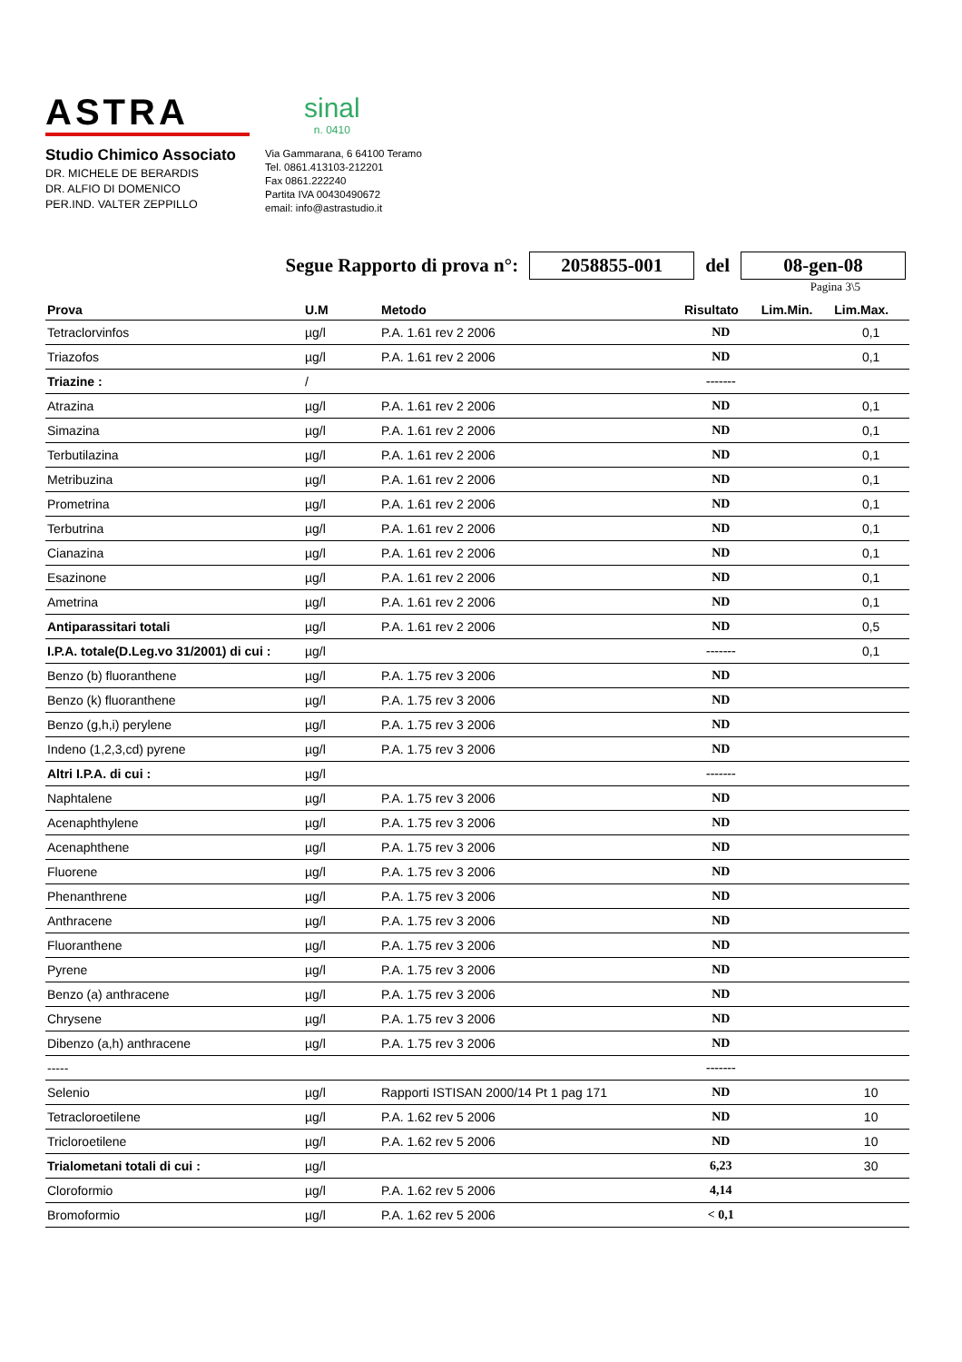ASTRA
sinal
n. 0410
Studio Chimico Associato
DR. MICHELE DE BERARDIS
DR. ALFIO DI DOMENICO
PER.IND. VALTER ZEPPILLO
Via Gammarana, 6 64100 Teramo
Tel. 0861.413103-212201
Fax 0861.222240
Partita IVA 00430490672
email: info@astrastudio.it
Segue Rapporto di prova n°: 2058855-001 del 08-gen-08
Pagina 3\5
| Prova | U.M | Metodo | Risultato | Lim.Min. | Lim.Max. |
| --- | --- | --- | --- | --- | --- |
| Tetraclorvinfos | µg/l | P.A. 1.61 rev 2 2006 | ND | | 0,1 |
| Triazofos | µg/l | P.A. 1.61 rev 2 2006 | ND | | 0,1 |
| Triazine : | / | | ------- | | |
| Atrazina | µg/l | P.A. 1.61 rev 2 2006 | ND | | 0,1 |
| Simazina | µg/l | P.A. 1.61 rev 2 2006 | ND | | 0,1 |
| Terbutilazina | µg/l | P.A. 1.61 rev 2 2006 | ND | | 0,1 |
| Metribuzina | µg/l | P.A. 1.61 rev 2 2006 | ND | | 0,1 |
| Prometrina | µg/l | P.A. 1.61 rev 2 2006 | ND | | 0,1 |
| Terbutrina | µg/l | P.A. 1.61 rev 2 2006 | ND | | 0,1 |
| Cianazina | µg/l | P.A. 1.61 rev 2 2006 | ND | | 0,1 |
| Esazinone | µg/l | P.A. 1.61 rev 2 2006 | ND | | 0,1 |
| Ametrina | µg/l | P.A. 1.61 rev 2 2006 | ND | | 0,1 |
| Antiparassitari totali | µg/l | P.A. 1.61 rev 2 2006 | ND | | 0,5 |
| I.P.A. totale(D.Leg.vo 31/2001) di cui : | µg/l | | ------- | | 0,1 |
| Benzo (b) fluoranthene | µg/l | P.A. 1.75 rev 3 2006 | ND | | |
| Benzo (k) fluoranthene | µg/l | P.A. 1.75 rev 3 2006 | ND | | |
| Benzo (g,h,i) perylene | µg/l | P.A. 1.75 rev 3 2006 | ND | | |
| Indeno (1,2,3,cd) pyrene | µg/l | P.A. 1.75 rev 3 2006 | ND | | |
| Altri I.P.A. di cui : | µg/l | | ------- | | |
| Naphtalene | µg/l | P.A. 1.75 rev 3 2006 | ND | | |
| Acenaphthylene | µg/l | P.A. 1.75 rev 3 2006 | ND | | |
| Acenaphthene | µg/l | P.A. 1.75 rev 3 2006 | ND | | |
| Fluorene | µg/l | P.A. 1.75 rev 3 2006 | ND | | |
| Phenanthrene | µg/l | P.A. 1.75 rev 3 2006 | ND | | |
| Anthracene | µg/l | P.A. 1.75 rev 3 2006 | ND | | |
| Fluoranthene | µg/l | P.A. 1.75 rev 3 2006 | ND | | |
| Pyrene | µg/l | P.A. 1.75 rev 3 2006 | ND | | |
| Benzo (a) anthracene | µg/l | P.A. 1.75 rev 3 2006 | ND | | |
| Chrysene | µg/l | P.A. 1.75 rev 3 2006 | ND | | |
| Dibenzo (a,h) anthracene | µg/l | P.A. 1.75 rev 3 2006 | ND | | |
| ----- | | | ------- | | |
| Selenio | µg/l | Rapporti ISTISAN 2000/14 Pt 1 pag 171 | ND | | 10 |
| Tetracloroetilene | µg/l | P.A. 1.62 rev 5 2006 | ND | | 10 |
| Tricloroetilene | µg/l | P.A. 1.62 rev 5 2006 | ND | | 10 |
| Trialometani totali di cui : | µg/l | | 6,23 | | 30 |
| Cloroformio | µg/l | P.A. 1.62 rev 5 2006 | 4,14 | | |
| Bromoformio | µg/l | P.A. 1.62 rev 5 2006 | < 0,1 | | |